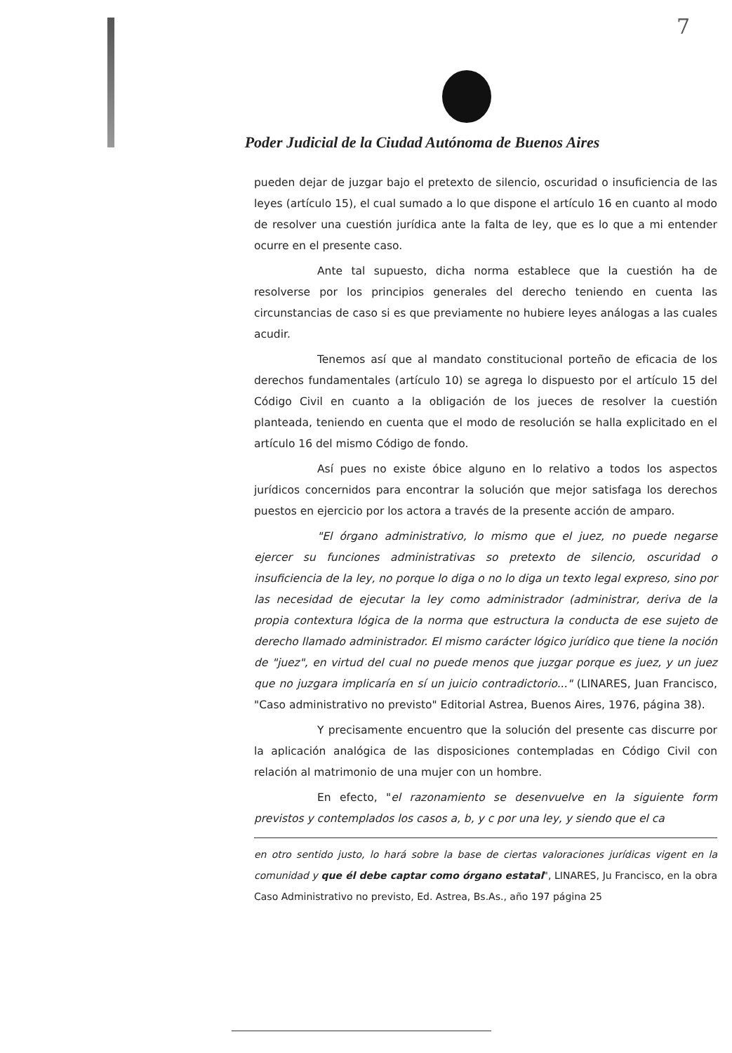7
Poder Judicial de la Ciudad Autónoma de Buenos Aires
pueden dejar de juzgar bajo el pretexto de silencio, oscuridad o insuficiencia de las leyes (artículo 15), el cual sumado a lo que dispone el artículo 16 en cuanto al modo de resolver una cuestión jurídica ante la falta de ley, que es lo que a mi entender ocurre en el presente caso.
Ante tal supuesto, dicha norma establece que la cuestión ha de resolverse por los principios generales del derecho teniendo en cuenta las circunstancias de caso si es que previamente no hubiere leyes análogas a las cuales acudir.
Tenemos así que al mandato constitucional porteño de eficacia de los derechos fundamentales (artículo 10) se agrega lo dispuesto por el artículo 15 del Código Civil en cuanto a la obligación de los jueces de resolver la cuestión planteada, teniendo en cuenta que el modo de resolución se halla explicitado en el artículo 16 del mismo Código de fondo.
Así pues no existe óbice alguno en lo relativo a todos los aspectos jurídicos concernidos para encontrar la solución que mejor satisfaga los derechos puestos en ejercicio por los actora a través de la presente acción de amparo.
"El órgano administrativo, lo mismo que el juez, no puede negarse ejercer su funciones administrativas so pretexto de silencio, oscuridad o insuficiencia de la ley, no porque lo diga o no lo diga un texto legal expreso, sino por las necesidad de ejecutar la ley como administrador (administrar, deriva de la propia contextura lógica de la norma que estructura la conducta de ese sujeto de derecho llamado administrador. El mismo carácter lógico jurídico que tiene la noción de "juez", en virtud del cual no puede menos que juzgar porque es juez, y un juez que no juzgara implicaría en sí un juicio contradictorio..." (LINARES, Juan Francisco, "Caso administrativo no previsto" Editorial Astrea, Buenos Aires, 1976, página 38).
Y precisamente encuentro que la solución del presente cas discurre por la aplicación analógica de las disposiciones contempladas en Código Civil con relación al matrimonio de una mujer con un hombre.
En efecto, "el razonamiento se desenvuelve en la siguiente form previstos y contemplados los casos a, b, y c por una ley, y siendo que el ca
en otro sentido justo, lo hará sobre la base de ciertas valoraciones jurídicas vigent en la comunidad y que él debe captar como órgano estatal", LINARES, Ju Francisco, en la obra Caso Administrativo no previsto, Ed. Astrea, Bs.As., año 197 página 25